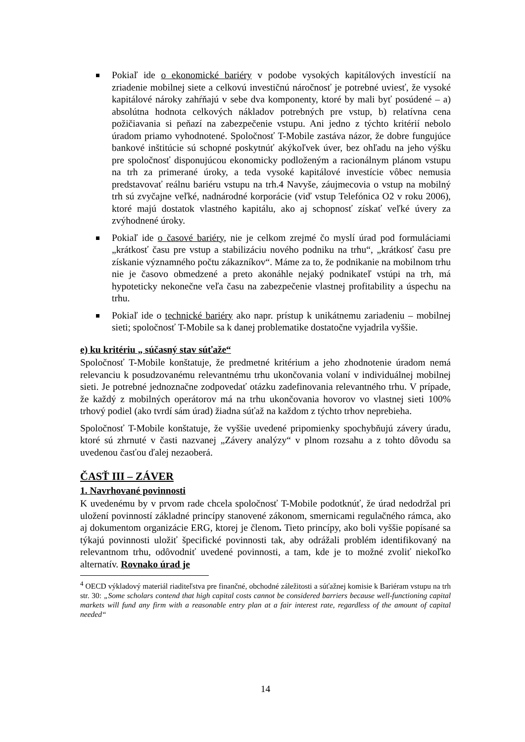Pokiaľ ide o ekonomické bariéry v podobe vysokých kapitálových investícií na zriadenie mobilnej siete a celkovú investičnú náročnosť je potrebné uviesť, že vysoké kapitálové nároky zahŕňajú v sebe dva komponenty, ktoré by mali byť posúdené – a) absolútna hodnota celkových nákladov potrebných pre vstup, b) relatívna cena požičiavania si peňazí na zabezpečenie vstupu. Ani jedno z týchto kritérií nebolo úradom priamo vyhodnotené. Spoločnosť T-Mobile zastáva názor, že dobre fungujúce bankové inštitúcie sú schopné poskytnúť akýkoľvek úver, bez ohľadu na jeho výšku pre spoločnosť disponujúcou ekonomicky podloženým a racionálnym plánom vstupu na trh za primerané úroky, a teda vysoké kapitálové investície vôbec nemusia predstavovať reálnu bariéru vstupu na trh.4 Navyše, záujmecovia o vstup na mobilný trh sú zvyčajne veľké, nadnárodné korporácie (viď vstup Telefónica O2 v roku 2006), ktoré majú dostatok vlastného kapitálu, ako aj schopnosť získať veľké úvery za zvýhodnené úroky.
Pokiaľ ide o časové bariéry, nie je celkom zrejmé čo myslí úrad pod formuláciami „krátkosť času pre vstup a stabilizáciu nového podniku na trhu“, „krátkosť času pre získanie významného počtu zákazníkov“. Máme za to, že podnikanie na mobilnom trhu nie je časovo obmedzené a preto akonáhle nejaký podnikateľ vstúpi na trh, má hypoteticky nekonečne veľa času na zabezpečenie vlastnej profitability a úspechu na trhu.
Pokiaľ ide o technické bariéry ako napr. prístup k unikátnemu zariadeniu – mobilnej sieti; spoločnosť T-Mobile sa k danej problematike dostatočne vyjadrila vyššie.
e) ku kritériu „ súčasný stav súťaže“
Spoločnosť T-Mobile konštatuje, že predmetné kritérium a jeho zhodnotenie úradom nemá relevanciu k posudzovanému relevantnému trhu ukončovania volaní v individuálnej mobilnej sieti. Je potrebné jednoznačne zodpovedať otázku zadefinovania relevantného trhu. V prípade, že každý z mobilných operátorov má na trhu ukončovania hovorov vo vlastnej sieti 100% trhový podiel (ako tvrdí sám úrad) žiadna súťaž na každom z týchto trhov neprebieha.
Spoločnosť T-Mobile konštatuje, že vyššie uvedené pripomienky spochybňujú závery úradu, ktoré sú zhrnuté v časti nazvanej „Závery analýzy“ v plnom rozsahu a z tohto dôvodu sa uvedenou časťou ďalej nezaoberá.
ČASŤ III – ZÁVER
1. Navrhované povinnosti
K uvedenému by v prvom rade chcela spoločnosť T-Mobile podotknúť, že úrad nedodržal pri uložení povinností základné princípy stanovené zákonom, smernicami regulačného rámca, ako aj dokumentom organizácie ERG, ktorej je členom. Tieto princípy, ako boli vyššie popísané sa týkajú povinnosti uložiť špecifické povinnosti tak, aby odrážali problém identifikovaný na relevantnom trhu, odôvodniť uvedené povinnosti, a tam, kde je to možné zvoliť niekoľko alternatív. Rovnako úrad je
<sup>4</sup> OECD výkladový materiál riaditeľstva pre finančné, obchodné záležitosti a súťažnej komisie k Bariéram vstupu na trh str. 30: „Some scholars contend that high capital costs cannot be considered barriers because well-functioning capital markets will fund any firm with a reasonable entry plan at a fair interest rate, regardless of the amount of capital needed“
14